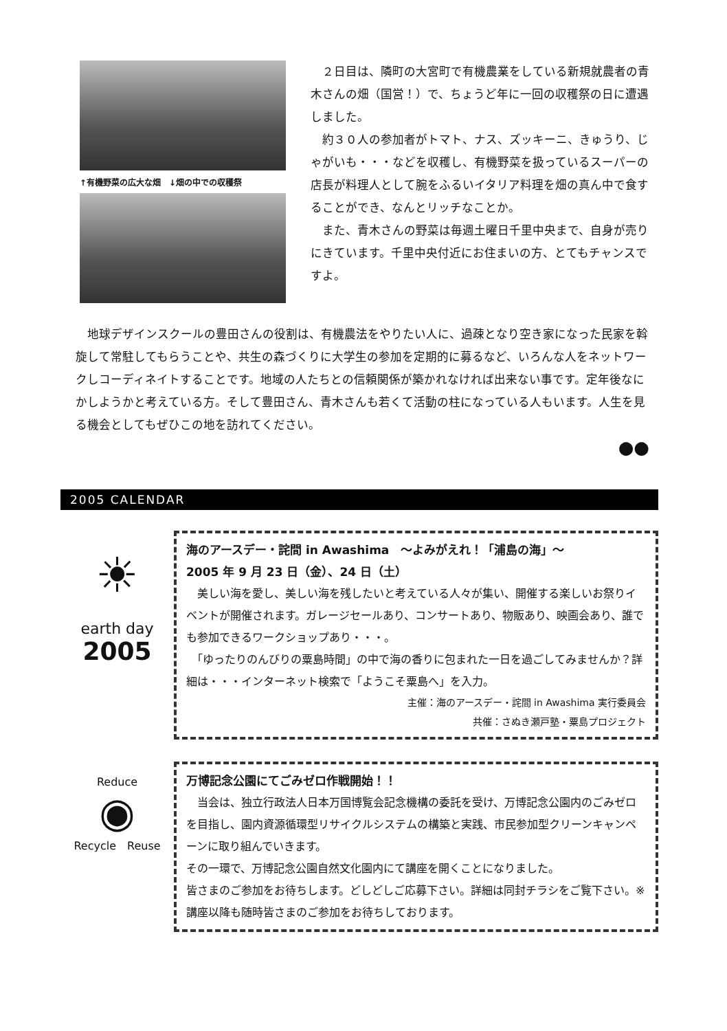↑有機野菜の広大な畑　↓畑の中での収穫祭
　２日目は、隣町の大宮町で有機農業をしている新規就農者の青木さんの畑（国営！）で、ちょうど年に一回の収穫祭の日に遭遇しました。
　約３０人の参加者がトマト、ナス、ズッキーニ、きゅうり、じゃがいも・・・などを収穫し、有機野菜を扱っているスーパーの店長が料理人として腕をふるいイタリア料理を畑の真ん中で食することができ、なんとリッチなことか。
　また、青木さんの野菜は毎週土曜日千里中央まで、自身が売りにきています。千里中央付近にお住まいの方、とてもチャンスですよ。
　地球デザインスクールの豊田さんの役割は、有機農法をやりたい人に、過疎となり空き家になった民家を斡旋して常駐してもらうことや、共生の森づくりに大学生の参加を定期的に募るなど、いろんな人をネットワークしコーディネイトすることです。地域の人たちとの信頼関係が築かれなければ出来ない事です。定年後なにかしようかと考えている方。そして豊田さん、青木さんも若くて活動の柱になっている人もいます。人生を見る機会としてもぜひこの地を訪れてください。
●●
2005 CALENDAR
☀
earth day
2005
海のアースデー・詫間 in Awashima　～よみがえれ！「浦島の海」～
2005 年 9 月 23 日（金）、24 日（土）
　美しい海を愛し、美しい海を残したいと考えている人々が集い、開催する楽しいお祭りイベントが開催されます。ガレージセールあり、コンサートあり、物販あり、映画会あり、誰でも参加できるワークショップあり・・・。
　「ゆったりのんびりの粟島時間」の中で海の香りに包まれた一日を過ごしてみませんか？詳細は・・・インターネット検索で「ようこそ粟島へ」を入力。
主催：海のアースデー・詫間 in Awashima 実行委員会
共催：さぬき瀬戸塾・粟島プロジェクト
Reduce
◉
Recycle　Reuse
万博記念公園にてごみゼロ作戦開始！！
　当会は、独立行政法人日本万国博覧会記念機構の委託を受け、万博記念公園内のごみゼロを目指し、園内資源循環型リサイクルシステムの構築と実践、市民参加型クリーンキャンペーンに取り組んでいきます。
その一環で、万博記念公園自然文化園内にて講座を開くことになりました。
皆さまのご参加をお待ちします。どしどしご応募下さい。詳細は同封チラシをご覧下さい。※講座以降も随時皆さまのご参加をお待ちしております。